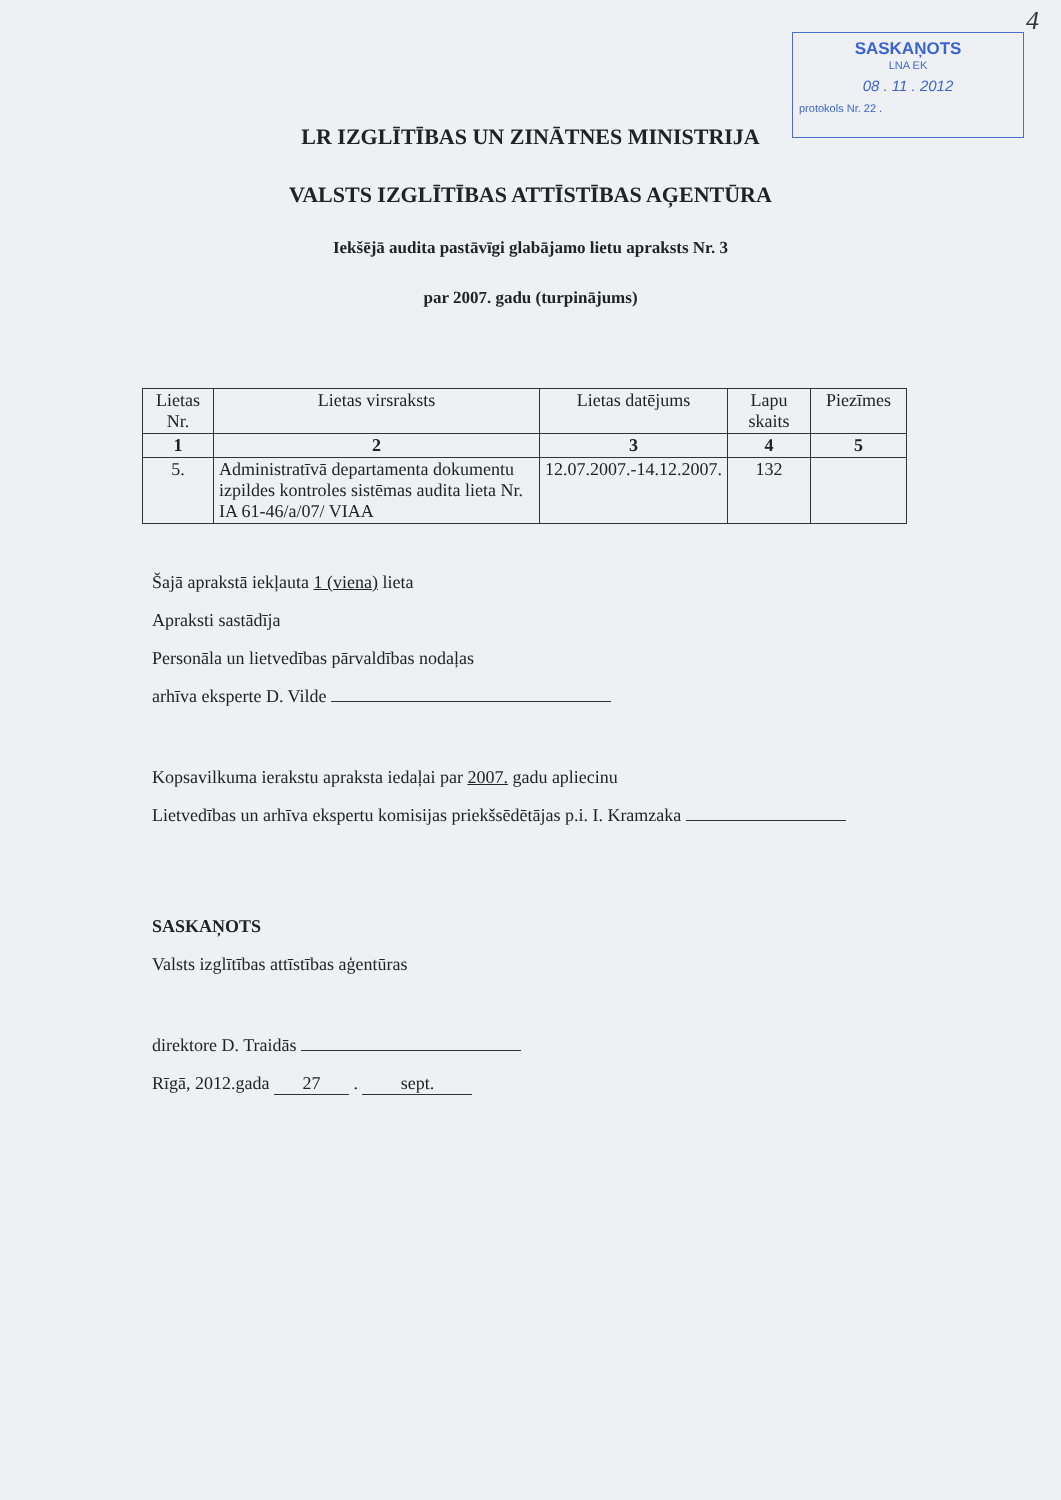4
SASKAŅOTS
LNA EK
08 . 11 . 2012
protokols Nr. 22 .
LR IZGLĪTĪBAS UN ZINĀTNES MINISTRIJA
VALSTS IZGLĪTĪBAS ATTĪSTĪBAS AĢENTŪRA
Iekšējā audita pastāvīgi glabājamo lietu apraksts Nr. 3
par 2007. gadu (turpinājums)
| Lietas Nr. | Lietas virsraksts | Lietas datējums | Lapu skaits | Piezīmes |
| --- | --- | --- | --- | --- |
| 1 | 2 | 3 | 4 | 5 |
| 5. | Administratīvā departamenta dokumentu izpildes kontroles sistēmas audita lieta Nr. IA 61-46/a/07/ VIAA | 12.07.2007.-14.12.2007. | 132 | |
Šajā aprakstā iekļauta 1 (viena) lieta
Apraksti sastādīja
Personāla un lietvedības pārvaldības nodaļas
arhīva eksperte D. Vilde
Kopsavilkuma ierakstu apraksta iedaļai par 2007. gadu apliecinu
Lietvedības un arhīva ekspertu komisijas priekšsēdētājas p.i. I. Kramzaka
SASKAŅOTS
Valsts izglītības attīstības aģentūras
direktore D. Traidās
Rīgā, 2012.gada 27 . sept.